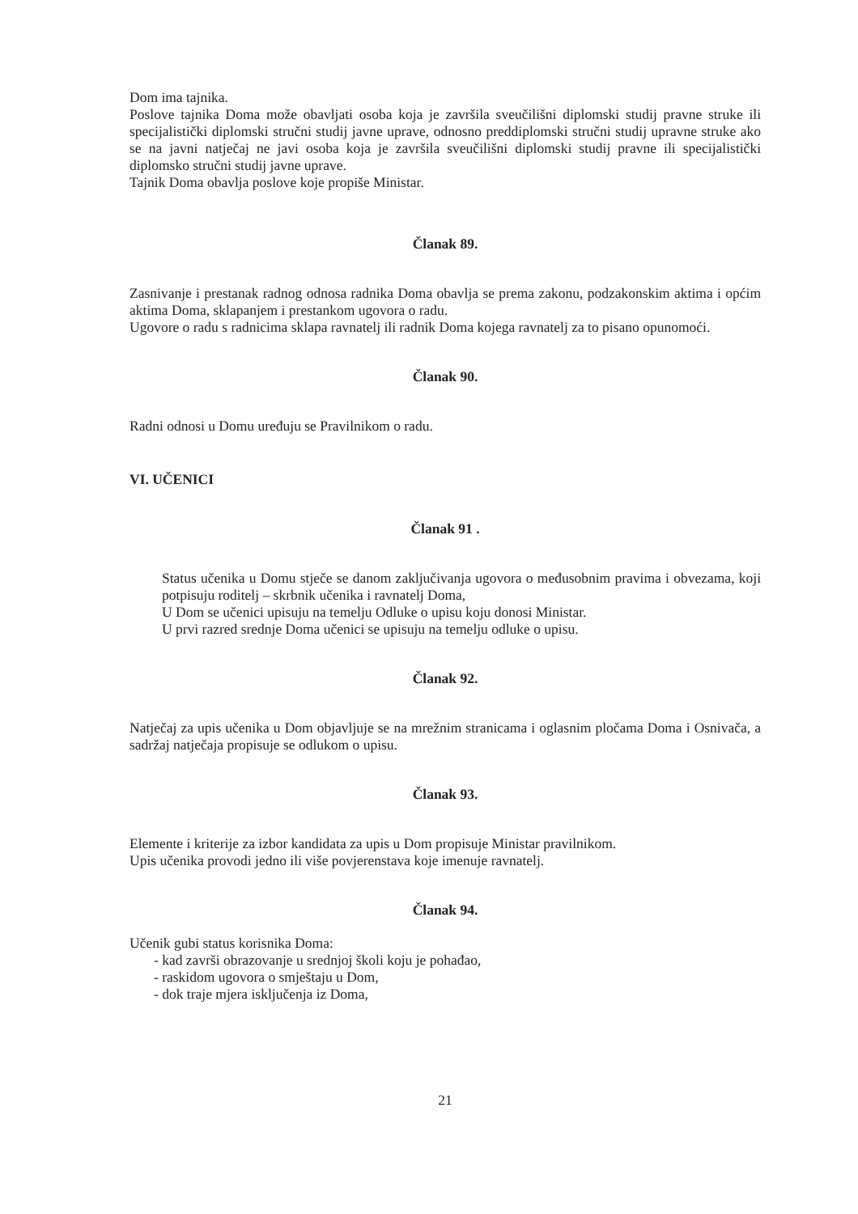Dom ima tajnika.
Poslove tajnika Doma može obavljati osoba koja je završila sveučilišni diplomski studij pravne struke ili specijalistički diplomski stručni studij javne uprave, odnosno preddiplomski stručni studij upravne struke ako se na javni natječaj ne javi osoba koja je završila sveučilišni diplomski studij pravne ili specijalistički diplomsko stručni studij javne uprave.
Tajnik Doma obavlja poslove koje propiše Ministar.
Članak 89.
Zasnivanje i prestanak radnog odnosa radnika Doma obavlja se prema zakonu, podzakonskim aktima i općim aktima Doma, sklapanjem i prestankom ugovora o radu.
Ugovore o radu s radnicima sklapa ravnatelj ili radnik Doma kojega ravnatelj za to pisano opunomoći.
Članak 90.
Radni odnosi u Domu uređuju se Pravilnikom o radu.
VI. UČENICI
Članak 91 .
Status učenika u Domu stječe se danom zaključivanja ugovora o međusobnim pravima i obvezama, koji potpisuju roditelj – skrbnik učenika i ravnatelj Doma,
U Dom se učenici upisuju na temelju Odluke o upisu koju donosi Ministar.
U prvi razred srednje Doma učenici se upisuju na temelju odluke o upisu.
Članak 92.
Natječaj za upis učenika u Dom objavljuje se na mrežnim stranicama i oglasnim pločama Doma i Osnivača, a sadržaj natječaja propisuje se odlukom o upisu.
Članak 93.
Elemente i kriterije za izbor kandidata za upis u Dom propisuje Ministar pravilnikom.
Upis učenika provodi jedno ili više povjerenstava koje imenuje ravnatelj.
Članak 94.
Učenik gubi status korisnika Doma:
- kad završi obrazovanje u srednjoj školi koju je pohađao,
- raskidom ugovora o smještaju u Dom,
- dok traje mjera isključenja iz Doma,
21